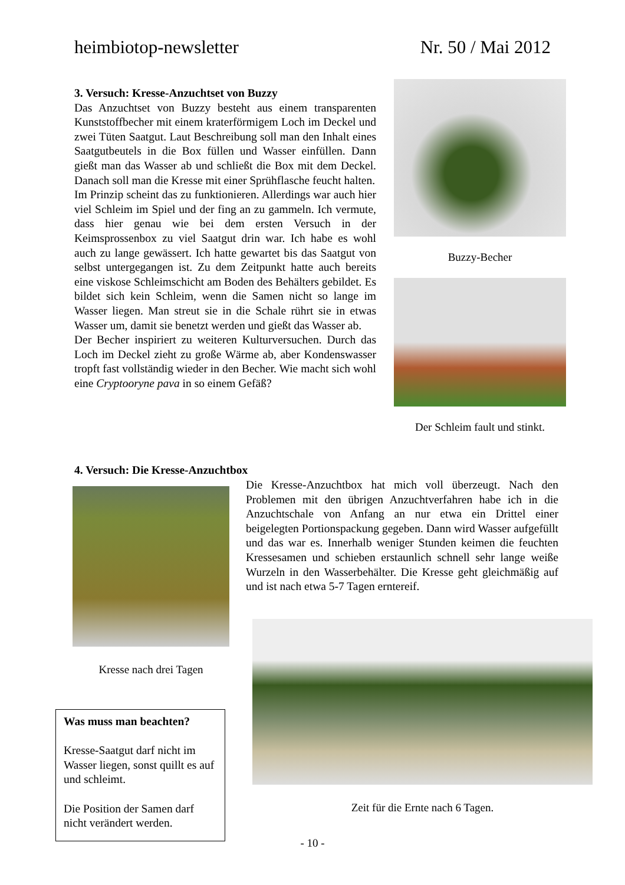heimbiotop-newsletter Nr. 50 / Mai 2012
3. Versuch: Kresse-Anzuchtset von Buzzy
Das Anzuchtset von Buzzy besteht aus einem transparenten Kunststoffbecher mit einem kraterförmigem Loch im Deckel und zwei Tüten Saatgut. Laut Beschreibung soll man den Inhalt eines Saatgutbeutels in die Box füllen und Wasser einfüllen. Dann gießt man das Wasser ab und schließt die Box mit dem Deckel. Danach soll man die Kresse mit einer Sprühflasche feucht halten.
Im Prinzip scheint das zu funktionieren. Allerdings war auch hier viel Schleim im Spiel und der fing an zu gammeln. Ich vermute, dass hier genau wie bei dem ersten Versuch in der Keimsprossenbox zu viel Saatgut drin war. Ich habe es wohl auch zu lange gewässert. Ich hatte gewartet bis das Saatgut von selbst untergegangen ist. Zu dem Zeitpunkt hatte auch bereits eine viskose Schleimschicht am Boden des Behälters gebildet. Es bildet sich kein Schleim, wenn die Samen nicht so lange im Wasser liegen. Man streut sie in die Schale rührt sie in etwas Wasser um, damit sie benetzt werden und gießt das Wasser ab.
Der Becher inspiriert zu weiteren Kulturversuchen. Durch das Loch im Deckel zieht zu große Wärme ab, aber Kondenswasser tropft fast vollständig wieder in den Becher. Wie macht sich wohl eine Cryptooryne pava in so einem Gefäß?
Buzzy-Becher
Der Schleim fault und stinkt.
4. Versuch: Die Kresse-Anzuchtbox
Die Kresse-Anzuchtbox hat mich voll überzeugt. Nach den Problemen mit den übrigen Anzuchtverfahren habe ich in die Anzuchtschale von Anfang an nur etwa ein Drittel einer beigelegten Portionspackung gegeben. Dann wird Wasser aufgefüllt und das war es. Innerhalb weniger Stunden keimen die feuchten Kressesamen und schieben erstaunlich schnell sehr lange weiße Wurzeln in den Wasserbehälter. Die Kresse geht gleichmäßig auf und ist nach etwa 5-7 Tagen erntereif.
Kresse nach drei Tagen
Zeit für die Ernte nach 6 Tagen.
Was muss man beachten?
Kresse-Saatgut darf nicht im Wasser liegen, sonst quillt es auf und schleimt.
Die Position der Samen darf nicht verändert werden.
- 10 -